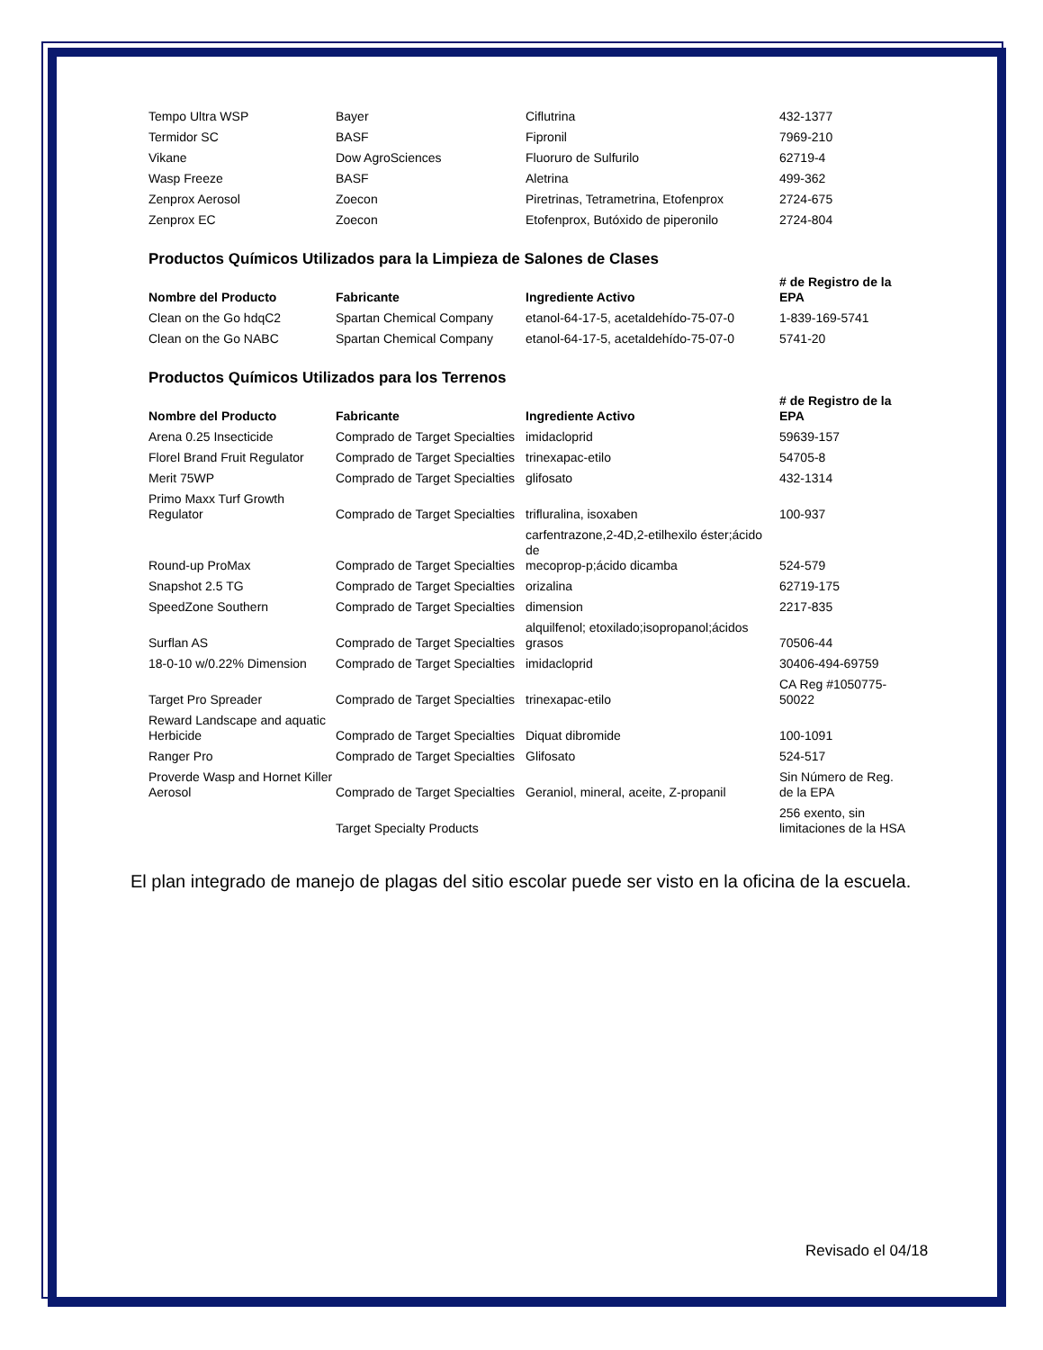| Tempo Ultra WSP | Bayer | Ciflutrina | 432-1377 |
| Termidor SC | BASF | Fipronil | 7969-210 |
| Vikane | Dow AgroSciences | Fluoruro de Sulfurilo | 62719-4 |
| Wasp Freeze | BASF | Aletrina | 499-362 |
| Zenprox Aerosol | Zoecon | Piretrinas, Tetrametrina, Etofenprox | 2724-675 |
| Zenprox EC | Zoecon | Etofenprox, Butóxido de piperonilo | 2724-804 |
Productos Químicos Utilizados para la Limpieza de Salones de Clases
| Nombre del Producto | Fabricante | Ingrediente Activo | # de Registro de la EPA |
| --- | --- | --- | --- |
| Clean on the Go hdqC2 | Spartan Chemical Company | etanol-64-17-5, acetaldehído-75-07-0 | 1-839-169-5741 |
| Clean on the Go NABC | Spartan Chemical Company | etanol-64-17-5, acetaldehído-75-07-0 | 5741-20 |
Productos Químicos Utilizados para los Terrenos
| Nombre del Producto | Fabricante | Ingrediente Activo | # de Registro de la EPA |
| --- | --- | --- | --- |
| Arena 0.25 Insecticide | Comprado de Target Specialties | imidacloprid | 59639-157 |
| Florel Brand Fruit Regulator | Comprado de Target Specialties | trinexapac-etilo | 54705-8 |
| Merit 75WP | Comprado de Target Specialties | glifosato | 432-1314 |
| Primo Maxx Turf Growth Regulator | Comprado de Target Specialties | trifluralina, isoxaben | 100-937 |
| Round-up ProMax | Comprado de Target Specialties | carfentrazone,2-4D,2-etilhexilo éster;ácido de mecoprop-p;ácido dicamba | 524-579 |
| Snapshot 2.5 TG | Comprado de Target Specialties | orizalina | 62719-175 |
| SpeedZone Southern | Comprado de Target Specialties | dimension | 2217-835 |
| Surflan AS | Comprado de Target Specialties | alquilfenol; etoxilado;isopropanol;ácidos grasos | 70506-44 |
| 18-0-10 w/0.22% Dimension | Comprado de Target Specialties | imidacloprid | 30406-494-69759 |
| Target Pro Spreader | Comprado de Target Specialties | trinexapac-etilo | CA Reg #1050775- 50022 |
| Reward Landscape and aquatic Herbicide | Comprado de Target Specialties | Diquat dibromide | 100-1091 |
| Ranger Pro | Comprado de Target Specialties | Glifosato | 524-517 |
| Proverde Wasp and Hornet Killer Aerosol | Comprado de Target Specialties | Geraniol, mineral, aceite, Z-propanil | Sin Número de Reg. de la EPA |
| | Target Specialty Products | | 256 exento, sin limitaciones de la HSA |
El plan integrado de manejo de plagas del sitio escolar puede ser visto en la oficina de la escuela.
Revisado el 04/18